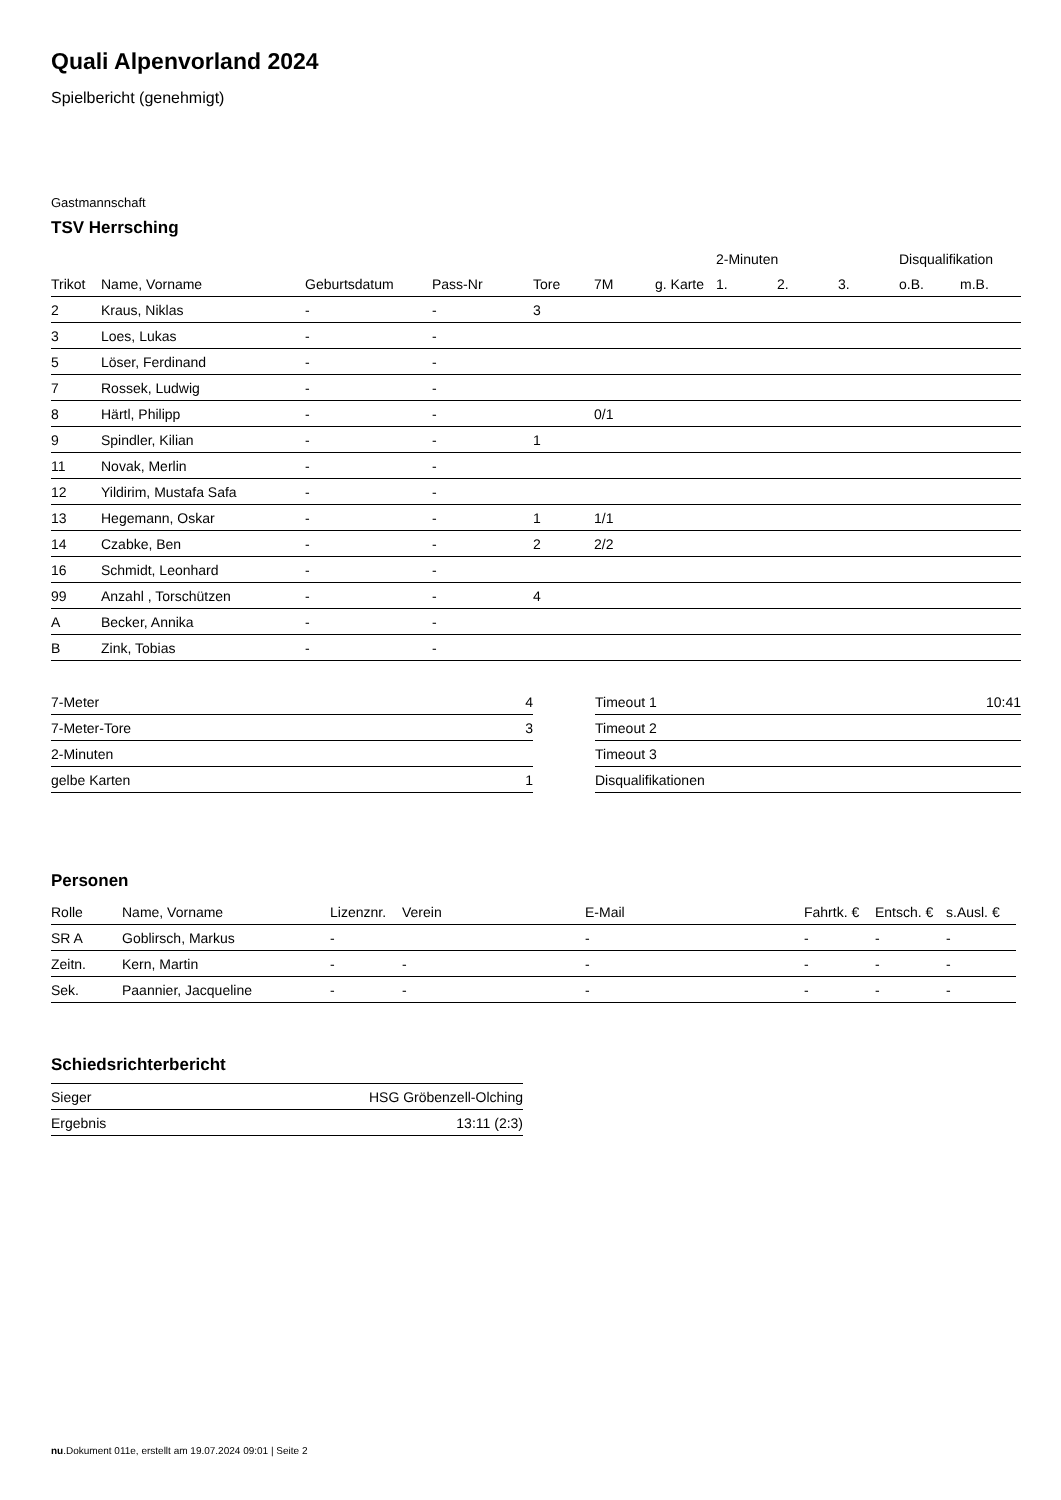Quali Alpenvorland 2024
Spielbericht (genehmigt)
Gastmannschaft
TSV Herrsching
| | | | | | | | 2-Minuten | | | Disqualifikation | |
| --- | --- | --- | --- | --- | --- | --- | --- | --- | --- | --- | --- |
| Trikot | Name, Vorname | Geburtsdatum | Pass-Nr | Tore | 7M | g. Karte | 1. | 2. | 3. | o.B. | m.B. |
| 2 | Kraus, Niklas | - | - | 3 | | | | | | | |
| 3 | Loes, Lukas | - | - | | | | | | | | |
| 5 | Löser, Ferdinand | - | - | | | | | | | | |
| 7 | Rossek, Ludwig | - | - | | | | | | | | |
| 8 | Härtl, Philipp | - | - | | 0/1 | | | | | | |
| 9 | Spindler, Kilian | - | - | 1 | | | | | | | |
| 11 | Novak, Merlin | - | - | | | | | | | | |
| 12 | Yildirim, Mustafa Safa | - | - | | | | | | | | |
| 13 | Hegemann, Oskar | - | - | 1 | 1/1 | | | | | | |
| 14 | Czabke, Ben | - | - | 2 | 2/2 | | | | | | |
| 16 | Schmidt, Leonhard | - | - | | | | | | | | |
| 99 | Anzahl , Torschützen | - | - | 4 | | | | | | | |
| A | Becker, Annika | - | - | | | | | | | | |
| B | Zink, Tobias | - | - | | | | | | | | |
| 7-Meter | 4 |
| 7-Meter-Tore | 3 |
| 2-Minuten | |
| gelbe Karten | 1 |
| Timeout 1 | 10:41 |
| Timeout 2 | |
| Timeout 3 | |
| Disqualifikationen | |
Personen
| Rolle | Name, Vorname | Lizenznr. | Verein | E-Mail | Fahrtk. € | Entsch. € | s.Ausl. € |
| --- | --- | --- | --- | --- | --- | --- | --- |
| SR A | Goblirsch, Markus | - | | - | - | - | - |
| Zeitn. | Kern, Martin | - | - | - | - | - | - |
| Sek. | Paannier, Jacqueline | - | - | - | - | - | - |
Schiedsrichterbericht
| Sieger | HSG Gröbenzell-Olching |
| Ergebnis | 13:11 (2:3) |
nu.Dokument 011e, erstellt am 19.07.2024 09:01 | Seite 2